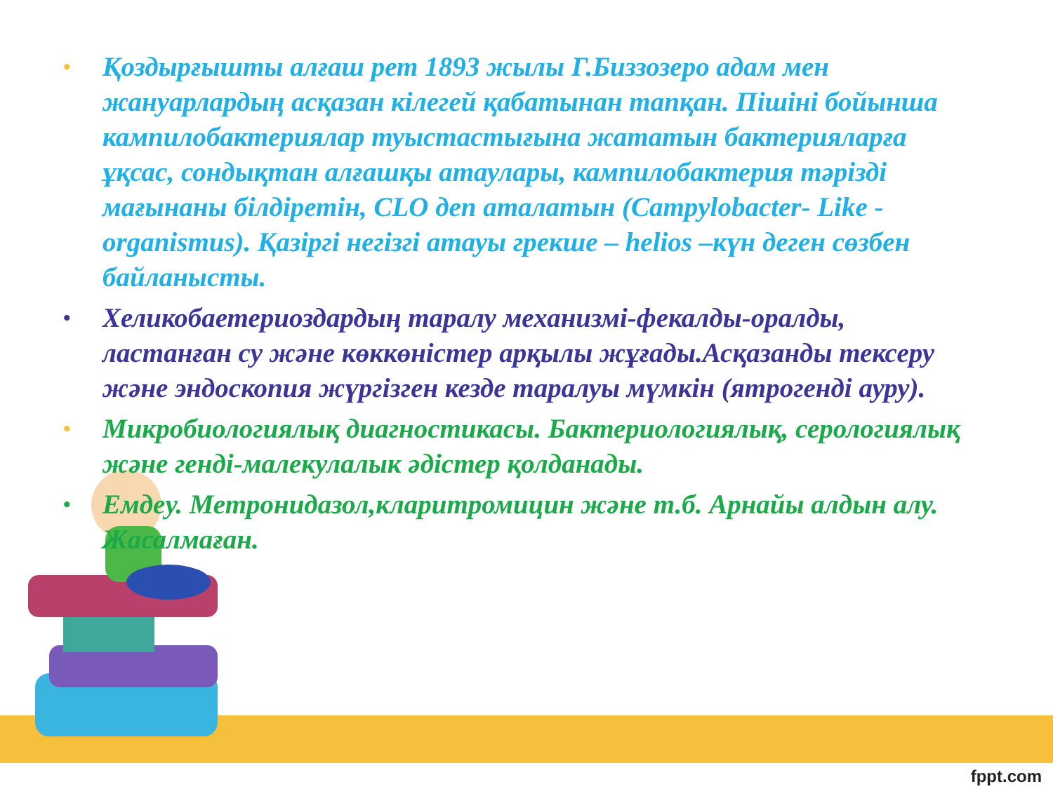• Қоздырғышты алғаш рет 1893 жылы Г.Биззозеро адам мен жануарлардың асқазан кілегей қабатынан тапқан. Пішіні бойынша кампилобактериялар туыстастығына жататын бактерияларға ұқсас, сондықтан алғашқы атаулары, кампилобактерия тәрізді мағынаны білдіретін, CLO деп аталатын (Campylobacter- Like - organismus). Қазіргі негізгі атауы грекше – helios –күн деген сөзбен байланысты.
• Хеликобаетериоздардың таралу механизмі-фекалды-оралды, ластанған су және көккөністер арқылы жұғады.Асқазанды тексеру және эндоскопия жүргізген кезде таралуы мүмкін (ятрогенді ауру).
• Микробиологиялық диагностикасы. Бактериологиялық, серологиялық және генді-малекулалык әдістер қолданады.
• Емдеу. Метронидазол,кларитромицин және т.б. Арнайы алдын алу. Жасалмаған.
fppt.com